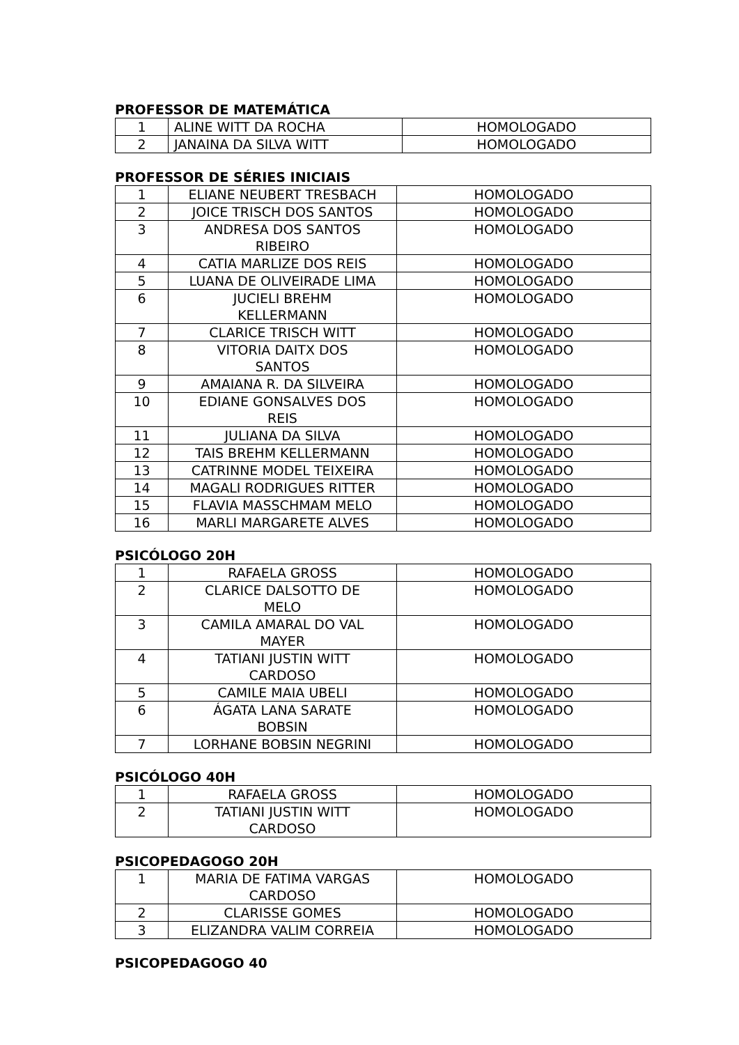PROFESSOR DE MATEMÁTICA
| 1 | ALINE WITT DA ROCHA | HOMOLOGADO |
| 2 | JANAINA DA SILVA WITT | HOMOLOGADO |
PROFESSOR DE SÉRIES INICIAIS
| 1 | ELIANE NEUBERT TRESBACH | HOMOLOGADO |
| 2 | JOICE TRISCH DOS SANTOS | HOMOLOGADO |
| 3 | ANDRESA DOS SANTOS RIBEIRO | HOMOLOGADO |
| 4 | CATIA MARLIZE DOS REIS | HOMOLOGADO |
| 5 | LUANA DE OLIVEIRADE LIMA | HOMOLOGADO |
| 6 | JUCIELI BREHM KELLERMANN | HOMOLOGADO |
| 7 | CLARICE TRISCH WITT | HOMOLOGADO |
| 8 | VITORIA DAITX DOS SANTOS | HOMOLOGADO |
| 9 | AMAIANA R. DA SILVEIRA | HOMOLOGADO |
| 10 | EDIANE GONSALVES DOS REIS | HOMOLOGADO |
| 11 | JULIANA DA SILVA | HOMOLOGADO |
| 12 | TAIS BREHM KELLERMANN | HOMOLOGADO |
| 13 | CATRINNE MODEL TEIXEIRA | HOMOLOGADO |
| 14 | MAGALI RODRIGUES RITTER | HOMOLOGADO |
| 15 | FLAVIA MASSCHMAM MELO | HOMOLOGADO |
| 16 | MARLI MARGARETE ALVES | HOMOLOGADO |
PSICÓLOGO 20H
| 1 | RAFAELA GROSS | HOMOLOGADO |
| 2 | CLARICE DALSOTTO DE MELO | HOMOLOGADO |
| 3 | CAMILA AMARAL DO VAL MAYER | HOMOLOGADO |
| 4 | TATIANI JUSTIN WITT CARDOSO | HOMOLOGADO |
| 5 | CAMILE MAIA UBELI | HOMOLOGADO |
| 6 | ÁGATA LANA SARATE BOBSIN | HOMOLOGADO |
| 7 | LORHANE BOBSIN NEGRINI | HOMOLOGADO |
PSICÓLOGO 40H
| 1 | RAFAELA GROSS | HOMOLOGADO |
| 2 | TATIANI JUSTIN WITT CARDOSO | HOMOLOGADO |
PSICOPEDAGOGO 20H
| 1 | MARIA DE FATIMA VARGAS CARDOSO | HOMOLOGADO |
| 2 | CLARISSE GOMES | HOMOLOGADO |
| 3 | ELIZANDRA VALIM CORREIA | HOMOLOGADO |
PSICOPEDAGOGO 40